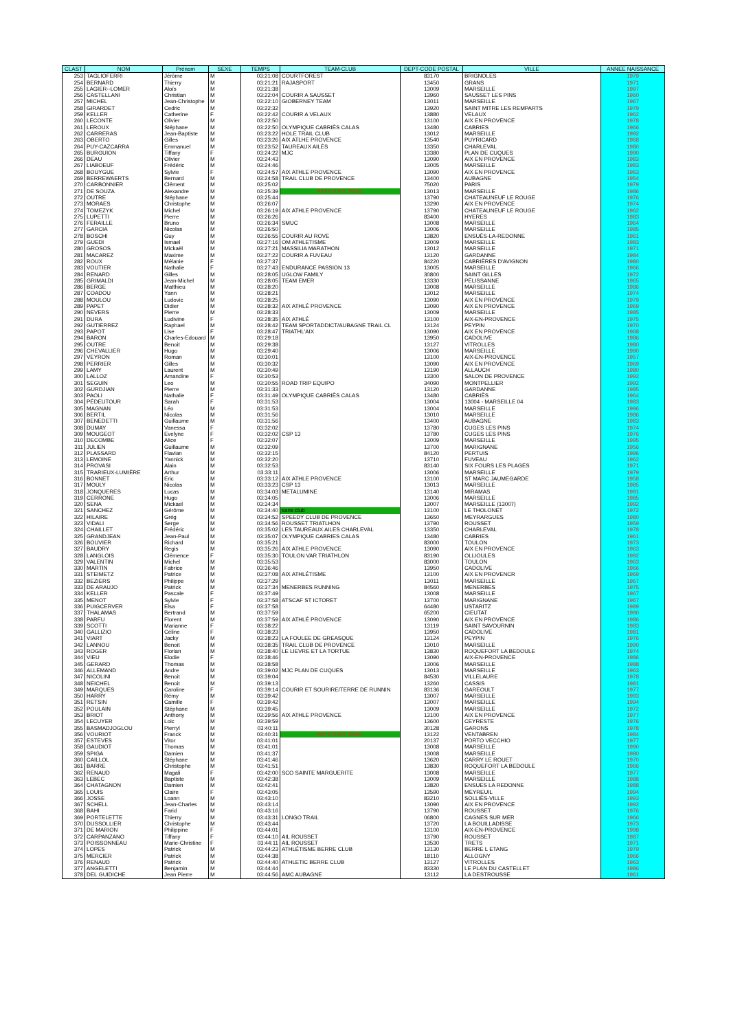| CLAST | NOM | Prénom | SEXE | TEMPS | TEAM-CLUB | DEPT-CODE POSTAL | VILLE | ANNEE NAISSANCE |
| --- | --- | --- | --- | --- | --- | --- | --- | --- |
| 253 | TAGLIOFERRI | Jérôme | M | 03:21:08 | COURTFOREST | 83170 | BRIGNOLES | 1979 |
| 254 | BERNARD | Thierry | M | 03:21:21 | RAJASPORT | 13450 | GRANS | 1971 |
| 255 | LAGIER--LOMER | Aloïs | M | 03:21:38 | | 13009 | MARSEILLE | 1997 |
| 256 | CASTELLANI | Christian | M | 03:22:04 | COURIR A SAUSSET | 13960 | SAUSSET LES PINS | 1960 |
| 257 | MICHEL | Jean-Christophe | M | 03:22:10 | GIOBERNEY TEAM | 13011 | MARSEILLE | 1967 |
| 258 | GIRARDET | Cedric | M | 03:22:32 | | 13920 | SAINT MITRE LES REMPARTS | 1979 |
| 259 | KELLER | Catherine | F | 03:22:42 | COURIR A VELAUX | 13880 | VELAUX | 1962 |
| 260 | LECONTE | Olivier | M | 03:22:50 | | 13100 | AIX EN PROVENCE | 1978 |
| 261 | LEROUX | Stéphane | M | 03:22:50 | OLYMPIQUE CABRIÈS CALAS | 13480 | CABRIES | 1966 |
| 262 | CARRERAS | Jean-Baptiste | M | 03:23:22 | HOLE TRAIL CLUB | 13012 | MARSEILLE | 1992 |
| 263 | OBERTO | Gilles | M | 03:23:26 | AIX ATLHE PROVENCE | 13540 | PUYRICARD | 1968 |
| 264 | PUY-CAZCARRA | Emmanuel | M | 03:23:52 | TAUREAUX AILÉS | 13350 | CHARLEVAL | 1980 |
| 265 | BURGUION | Tiffany | F | 03:24:22 | MJC | 13380 | PLAN DE CUQUES | 1990 |
| 266 | DEAU | Olivier | M | 03:24:43 | | 13090 | AIX EN PROVENCE | 1983 |
| 267 | LIABOEUF | Frédéric | M | 03:24:46 | | 13005 | MARSEILLE | 1983 |
| 268 | BOUYGUE | Sylvie | F | 03:24:57 | AIX ATHLE PROVENCE | 13090 | AIX EN PROVENCE | 1963 |
| 269 | BERREWAERTS | Bernard | M | 03:24:58 | TRAIL CLUB DE PROVENCE | 13400 | AUBAGNE | 1954 |
| 270 | CARBONNIER | Clément | M | 03:25:02 | | 75020 | PARIS | 1979 |
| 271 | DE SOUZA | Alexandre | M | 03:25:39 | PAYS D'AIX TRAIL | 13013 | MARSEILLE | 1986 |
| 272 | OUTRE | Stéphane | M | 03:25:44 | | 13790 | CHATEAUNEUF LE ROUGE | 1976 |
| 273 | MORAES | Christophe | M | 03:26:07 | | 13290 | AIX EN PROVENCE | 1974 |
| 274 | TOMEZYK | Michel | M | 03:26:19 | AIX ATHLE PROVENCE | 13790 | CHATEAUNEUF LE ROUGE | 1962 |
| 275 | LUPETTI | Pierre | M | 03:26:26 | | 83400 | HYERES | 1983 |
| 276 | FERAILLE | Bruno | M | 03:26:34 | SMUC | 13008 | MARSEILLE | 1964 |
| 277 | GARCIA | Nicolas | M | 03:26:50 | | 13006 | MARSEILLE | 1985 |
| 278 | BOSCHI | Guy | M | 03:26:55 | COURIR AU ROVE | 13820 | ENSUÈS-LA-REDONNE | 1961 |
| 279 | GUEDI | Ismael | M | 03:27:16 | OM ATHLETISME | 13009 | MARSEILLE | 1983 |
| 280 | GROSOS | Mickaël | M | 03:27:21 | MASSILIA MARATHON | 13012 | MARSEILLE | 1971 |
| 281 | MACAREZ | Maxime | M | 03:27:22 | COURIR A FUVEAU | 13120 | GARDANNE | 1984 |
| 282 | ROUX | Mélanie | F | 03:27:37 | | 84220 | CABRIÈRES D'AVIGNON | 1980 |
| 283 | VOUTIER | Nathalie | F | 03:27:43 | ENDURANCE PASSION 13 | 13005 | MARSEILLE | 1966 |
| 284 | RENARD | Gilles | M | 03:28:05 | UGLOW FAMILY | 30800 | SAINT GILLES | 1972 |
| 285 | GRIMALDI | Jean-Michel | M | 03:28:05 | TEAM EMER | 13330 | PÉLISSANNE | 1965 |
| 286 | BERGE | Matthieu | M | 03:28:20 | | 13008 | MARSEILLE | 1986 |
| 287 | COADOU | Yann | M | 03:28:21 | | 13012 | MARSEILLE | 1974 |
| 288 | MOULOU | Ludovic | M | 03:28:25 | | 13090 | AIX EN PROVENCE | 1979 |
| 289 | PAPET | Didier | M | 03:28:32 | AIX ATHLÉ PROVENCE | 13090 | AIX EN PROVENCE | 1969 |
| 290 | NEVERS | Pierre | M | 03:28:33 | | 13009 | MARSEILLE | 1985 |
| 291 | DURA | Ludivine | F | 03:28:35 | AIX ATHLÉ | 13100 | AIX-EN-PROVENCE | 1975 |
| 292 | GUTIERREZ | Raphael | M | 03:28:42 | TEAM SPORTADDICT/AUBAGNE TRAIL CL | 13124 | PEYPIN | 1970 |
| 293 | PAPOT | Lise | F | 03:28:47 | TRIATHL'AIX | 13090 | AIX EN PROVENCE | 1968 |
| 294 | BARON | Charles-Edouard | M | 03:29:18 | | 13950 | CADOLIVE | 1986 |
| 295 | OUTRE | Benoit | M | 03:29:38 | | 13127 | VITROLLES | 1980 |
| 296 | CHEVALLIER | Hugo | M | 03:29:40 | | 13006 | MARSEILLE | 1990 |
| 297 | VEYRON | Roman | M | 03:30:01 | | 13100 | AIX-EN-PROVENCE | 1957 |
| 298 | PERRIER | Gilles | M | 03:30:32 | | 13090 | AIX EN PROVENCE | 1969 |
| 299 | LAMY | Laurent | M | 03:30:49 | | 13190 | ALLAUCH | 1980 |
| 300 | LALLOZ | Amandine | F | 03:30:53 | | 13300 | SALON DE PROVENCE | 1992 |
| 301 | SEGUIN | Leo | M | 03:30:55 | ROAD TRIP EQUIPO | 34090 | MONTPELLIER | 1992 |
| 302 | GURDJIAN | Pierre | M | 03:31:33 | | 13120 | GARDANNE | 1985 |
| 303 | PAOLI | Nathalie | F | 03:31:49 | OLYMPIQUE CABRIÈS CALAS | 13480 | CABRIÈS | 1964 |
| 304 | PÉDEUTOUR | Sarah | F | 03:31:53 | | 13004 | 13004 - MARSEILLE 04 | 1983 |
| 305 | MAGNAN | Léo | M | 03:31:53 | | 13004 | MARSEILLE | 1996 |
| 306 | BERTIL | Nicolas | M | 03:31:56 | | 13010 | MARSEILLE | 1986 |
| 307 | BENEDETTI | Guillaume | M | 03:31:56 | | 13400 | AUBAGNE | 1983 |
| 308 | DUMAY | Vanessa | F | 03:32:02 | | 13780 | CUGES LES PINS | 1974 |
| 309 | MOUGEOT | Evelyne | F | 03:32:02 | CSP 13 | 13780 | CUGES LES PINS | 1976 |
| 310 | DECOMBE | Alice | F | 03:32:07 | | 13009 | MARSEILLE | 1995 |
| 311 | JULIEN | Guillaume | M | 03:32:09 | | 13700 | MARIGNANE | 1956 |
| 312 | PLASSARD | Flavian | M | 03:32:15 | | 84120 | PERTUIS | 1996 |
| 313 | LEMOINE | Yannick | M | 03:32:20 | | 13710 | FUVEAU | 1962 |
| 314 | PROVASI | Alain | M | 03:32:53 | | 83140 | SIX FOURS LES PLAGES | 1971 |
| 315 | TRARIEUX-LUMIÈRE | Arthur | M | 03:33:11 | | 13006 | MARSEILLE | 1979 |
| 316 | BONNET | Eric | M | 03:33:12 | AIX ATHLE PROVENCE | 13100 | ST MARC JAUMEGARDE | 1958 |
| 317 | MOULY | Nicolas | M | 03:33:23 | CSP 13 | 13013 | MARSEILLE | 1985 |
| 318 | JONQUERES | Lucas | M | 03:34:03 | METALUMINE | 13140 | MIRAMAS | 1991 |
| 319 | CERRONE | Hugo | M | 03:34:05 | | 13006 | MARSEILLE | 1985 |
| 320 | SENA | Mickael | M | 03:34:34 | | 13007 | MARSEILLE (13007) | 1992 |
| 321 | SANCHEZ | Gérôme | M | 03:34:40 | sans club | 13100 | LE THOLONET | 1972 |
| 322 | HILAIRE | Grég | M | 03:34:52 | SPEEDY CLUB DE PROVENCE | 13650 | MEYRARGUES | 1980 |
| 323 | VIDALI | Serge | M | 03:34:56 | ROUSSET TRIATLHON | 13790 | ROUSSET | 1959 |
| 324 | CHAILLET | Frédéric | M | 03:35:02 | LES TAUREAUX AILES CHARLEVAL | 13350 | CHARLEVAL | 1978 |
| 325 | GRANDJEAN | Jean-Paul | M | 03:35:07 | OLYMPIQUE CABRIES CALAS | 13480 | CABRIES | 1961 |
| 326 | BOUVIER | Richard | M | 03:35:21 | | 83000 | TOULON | 1973 |
| 327 | BAUDRY | Regis | M | 03:35:26 | AIX ATHLE PROVENCE | 13090 | AIX EN PROVENCE | 1963 |
| 328 | LANGLOIS | Clémence | F | 03:35:30 | TOULON VAR TRIATHLON | 83190 | OLLIOULES | 1992 |
| 329 | VALENTIN | Michel | M | 03:35:53 | | 83000 | TOULON | 1963 |
| 330 | MARTIN | Fabrice | M | 03:36:46 | | 13950 | CADOLIVE | 1966 |
| 331 | STEIMETZ | Patrice | M | 03:37:08 | AIX ATHLÉTISME | 13100 | AIX EN PROVENCR | 1969 |
| 332 | BEZIERS | Philippe | M | 03:37:29 | | 13011 | MARSEILLE | 1967 |
| 333 | DE ARAUJO | Patrick | M | 03:37:34 | MENERBES RUNNING | 84560 | MENERBES | 1975 |
| 334 | KELLER | Pascale | F | 03:37:49 | | 13008 | MARSEILLE | 1967 |
| 335 | MENOT | Sylvie | F | 03:37:58 | ATSCAF ST ICTORET | 13700 | MARIGNANE | 1967 |
| 336 | PUIGCERVER | Elsa | F | 03:37:58 | | 64480 | USTARITZ | 1989 |
| 337 | THALAMAS | Bertrand | M | 03:37:59 | | 65200 | CIEUTAT | 1990 |
| 338 | PARFU | Florent | M | 03:37:59 | AIX ATHLÉ PROVENCE | 13090 | AIX EN PROVENCE | 1986 |
| 339 | SCOTTI | Marianne | F | 03:38:22 | | 13119 | SAINT SAVOURNIN | 1983 |
| 340 | GALLIZIO | Céline | F | 03:38:23 | | 13950 | CADOLIVE | 1981 |
| 341 | VIART | Jacky | M | 03:38:23 | LA FOULEE DE GREASQUE | 13124 | PEYPIN | 1976 |
| 342 | LANNOU | Benoit | M | 03:38:35 | TRAIL CLUB DE PROVENCE | 13010 | MARSEILLE | 1990 |
| 343 | ROGER | Florian | M | 03:38:40 | LE LIEVRE ET LA TORTUE | 13830 | ROQUEFORT LA BEDOULE | 1974 |
| 344 | VIEU | Elodie | F | 03:38:46 | | 13090 | AIX-EN-PROVENCE | 1986 |
| 345 | GERARD | Thomas | M | 03:38:58 | | 13006 | MARSEILLE | 1988 |
| 346 | ALLEMAND | Andre | M | 03:39:02 | MJC PLAN DE CUQUES | 13013 | MARSEILLE | 1963 |
| 347 | NICOLINI | Benoit | M | 03:39:04 | | 84530 | VILLELAURE | 1978 |
| 348 | NEICHEL | Benoit | M | 03:39:13 | | 13260 | CASSIS | 1981 |
| 349 | MARQUES | Caroline | F | 03:39:14 | COURIR ET SOURIRE/TERRE DE RUNNIN | 83136 | GAREOULT | 1977 |
| 350 | HARRY | Rémy | M | 03:39:42 | | 13007 | MARSEILLE | 1993 |
| 351 | RETSIN | Camille | F | 03:39:42 | | 13007 | MARSEILLE | 1994 |
| 352 | POULAIN | Stéphane | M | 03:39:45 | | 13009 | MARSEILLE | 1972 |
| 353 | BRIOT | Anthony | M | 03:39:56 | AIX ATHLE PROVENCE | 13100 | AIX EN PROVENCE | 1977 |
| 354 | LECUYER | Loic | M | 03:39:59 | | 13600 | CEYRESTE | 1976 |
| 355 | BASMADJOGLOU | Pierryl | M | 03:40:11 | | 30128 | GARONS | 1978 |
| 356 | VOURIOT | Franck | M | 03:40:31 | PAYS D'AIX TRAIL | 13122 | VENTABREN | 1984 |
| 357 | ESTEVES | Vitor | M | 03:41:01 | | 20137 | PORTO VECCHIO | 1977 |
| 358 | GAUDIOT | Thomas | M | 03:41:01 | | 13008 | MARSEILLE | 1990 |
| 359 | SPIGA | Damien | M | 03:41:37 | | 13008 | MARSEILLE | 1980 |
| 360 | CAILLOL | Stéphane | M | 03:41:46 | | 13620 | CARRY LE ROUET | 1970 |
| 361 | BARRE | Christophe | M | 03:41:51 | | 13830 | ROQUEFORT LA BEDOULE | 1966 |
| 362 | RENAUD | Magali | F | 03:42:00 | SCO SAINTE MARGUERITE | 13008 | MARSEILLE | 1977 |
| 363 | LEBEC | Baptiste | M | 03:42:38 | | 13009 | MARSEILLE | 1988 |
| 364 | CHATAGNON | Damien | M | 03:42:41 | | 13820 | ENSUES LA REDONNE | 1988 |
| 365 | LOUIS | Claire | F | 03:43:05 | | 13590 | MEYREUIL | 1994 |
| 366 | JOSSE | Loann | M | 03:43:10 | | 83210 | SOLLIÈS-VILLE | 1993 |
| 367 | SCHELL | Jean-Charles | M | 03:43:14 | | 13090 | AIX EN PROVENCE | 1992 |
| 368 | BAHI | Farid | M | 03:43:16 | | 13790 | ROUSSET | 1976 |
| 369 | PORTELETTE | Thierry | M | 03:43:31 | LONGO TRAIL | 06800 | CAGNES SUR MER | 1966 |
| 370 | DUSSOLLIER | Christophe | M | 03:43:44 | | 13720 | LA BOUILLADISSE | 1973 |
| 371 | DE MARION | Philippine | F | 03:44:01 | | 13100 | AIX-EN-PROVENCE | 1998 |
| 372 | CARPANZANO | Tiffany | F | 03:44:10 | AIL ROUSSET | 13790 | ROUSSET | 1987 |
| 373 | POISSONNEAU | Marie-Christine | F | 03:44:11 | AIL ROUSSET | 13530 | TRETS | 1971 |
| 374 | LOPES | Patrick | M | 03:44:23 | ATHLÉTISME BERRE CLUB | 13130 | BERRE L ETANG | 1979 |
| 375 | MERCIER | Patrick | M | 03:44:38 | | 18110 | ALLOGNY | 1966 |
| 376 | RENAUD | Patrick | M | 03:44:40 | ATHLETIC BERRE CLUB | 13127 | VITROLLES | 1963 |
| 377 | ANGELETTI | Benjamin | M | 03:44:44 | | 83330 | LE PLAN DU CASTELLET | 1986 |
| 378 | DEL GUIDICHE | Jean Pierre | M | 03:44:56 | AMC AUBAGNE | 13112 | LA DESTROUSSE | 1961 |